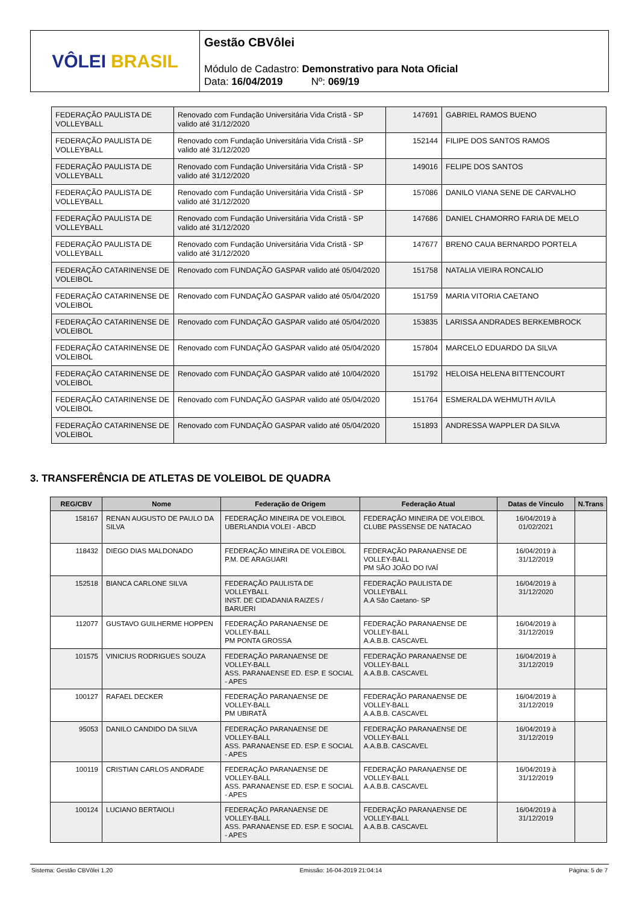VÔLEI BRASIL
Gestão CBVôlei
Módulo de Cadastro: Demonstrativo para Nota Oficial
Data: 16/04/2019 Nº: 069/19
| FEDERAÇÃO PAULISTA DE VOLLEYBALL | Renovado com Fundação Universitária Vida Cristã - SP valido até 31/12/2020 | 147691 | GABRIEL RAMOS BUENO |
| FEDERAÇÃO PAULISTA DE VOLLEYBALL | Renovado com Fundação Universitária Vida Cristã - SP valido até 31/12/2020 | 152144 | FILIPE DOS SANTOS RAMOS |
| FEDERAÇÃO PAULISTA DE VOLLEYBALL | Renovado com Fundação Universitária Vida Cristã - SP valido até 31/12/2020 | 149016 | FELIPE DOS SANTOS |
| FEDERAÇÃO PAULISTA DE VOLLEYBALL | Renovado com Fundação Universitária Vida Cristã - SP valido até 31/12/2020 | 157086 | DANILO VIANA SENE DE CARVALHO |
| FEDERAÇÃO PAULISTA DE VOLLEYBALL | Renovado com Fundação Universitária Vida Cristã - SP valido até 31/12/2020 | 147686 | DANIEL CHAMORRO FARIA DE MELO |
| FEDERAÇÃO PAULISTA DE VOLLEYBALL | Renovado com Fundação Universitária Vida Cristã - SP valido até 31/12/2020 | 147677 | BRENO CAUA BERNARDO PORTELA |
| FEDERAÇÃO CATARINENSE DE VOLEIBOL | Renovado com FUNDAÇÃO GASPAR valido até 05/04/2020 | 151758 | NATALIA VIEIRA RONCALIO |
| FEDERAÇÃO CATARINENSE DE VOLEIBOL | Renovado com FUNDAÇÃO GASPAR valido até 05/04/2020 | 151759 | MARIA VITORIA CAETANO |
| FEDERAÇÃO CATARINENSE DE VOLEIBOL | Renovado com FUNDAÇÃO GASPAR valido até 05/04/2020 | 153835 | LARISSA ANDRADES BERKEMBROCK |
| FEDERAÇÃO CATARINENSE DE VOLEIBOL | Renovado com FUNDAÇÃO GASPAR valido até 05/04/2020 | 157804 | MARCELO EDUARDO DA SILVA |
| FEDERAÇÃO CATARINENSE DE VOLEIBOL | Renovado com FUNDAÇÃO GASPAR valido até 10/04/2020 | 151792 | HELOISA HELENA BITTENCOURT |
| FEDERAÇÃO CATARINENSE DE VOLEIBOL | Renovado com FUNDAÇÃO GASPAR valido até 05/04/2020 | 151764 | ESMERALDA WEHMUTH AVILA |
| FEDERAÇÃO CATARINENSE DE VOLEIBOL | Renovado com FUNDAÇÃO GASPAR valido até 05/04/2020 | 151893 | ANDRESSA WAPPLER DA SILVA |
3. TRANSFERÊNCIA DE ATLETAS DE VOLEIBOL DE QUADRA
| REG/CBV | Nome | Federação de Origem | Federação Atual | Datas de Vínculo | N.Trans |
| --- | --- | --- | --- | --- | --- |
| 158167 | RENAN AUGUSTO DE PAULO DA SILVA | FEDERAÇÃO MINEIRA DE VOLEIBOL UBERLANDIA VOLEI - ABCD | FEDERAÇÃO MINEIRA DE VOLEIBOL CLUBE PASSENSE DE NATACAO | 16/04/2019 à 01/02/2021 | |
| 118432 | DIEGO DIAS MALDONADO | FEDERAÇÃO MINEIRA DE VOLEIBOL P.M. DE ARAGUARI | FEDERAÇÃO PARANAENSE DE VOLLEY-BALL PM SÃO JOÃO DO IVAÍ | 16/04/2019 à 31/12/2019 | |
| 152518 | BIANCA CARLONE SILVA | FEDERAÇÃO PAULISTA DE VOLLEYBALL INST. DE CIDADANIA RAIZES / BARUERI | FEDERAÇÃO PAULISTA DE VOLLEYBALL A.A São Caetano- SP | 16/04/2019 à 31/12/2020 | |
| 112077 | GUSTAVO GUILHERME HOPPEN | FEDERAÇÃO PARANAENSE DE VOLLEY-BALL PM PONTA GROSSA | FEDERAÇÃO PARANAENSE DE VOLLEY-BALL A.A.B.B. CASCAVEL | 16/04/2019 à 31/12/2019 | |
| 101575 | VINICIUS RODRIGUES SOUZA | FEDERAÇÃO PARANAENSE DE VOLLEY-BALL ASS. PARANAENSE ED. ESP. E SOCIAL - APES | FEDERAÇÃO PARANAENSE DE VOLLEY-BALL A.A.B.B. CASCAVEL | 16/04/2019 à 31/12/2019 | |
| 100127 | RAFAEL DECKER | FEDERAÇÃO PARANAENSE DE VOLLEY-BALL PM UBIRATÃ | FEDERAÇÃO PARANAENSE DE VOLLEY-BALL A.A.B.B. CASCAVEL | 16/04/2019 à 31/12/2019 | |
| 95053 | DANILO CANDIDO DA SILVA | FEDERAÇÃO PARANAENSE DE VOLLEY-BALL ASS. PARANAENSE ED. ESP. E SOCIAL - APES | FEDERAÇÃO PARANAENSE DE VOLLEY-BALL A.A.B.B. CASCAVEL | 16/04/2019 à 31/12/2019 | |
| 100119 | CRISTIAN CARLOS ANDRADE | FEDERAÇÃO PARANAENSE DE VOLLEY-BALL ASS. PARANAENSE ED. ESP. E SOCIAL - APES | FEDERAÇÃO PARANAENSE DE VOLLEY-BALL A.A.B.B. CASCAVEL | 16/04/2019 à 31/12/2019 | |
| 100124 | LUCIANO BERTAIOLI | FEDERAÇÃO PARANAENSE DE VOLLEY-BALL ASS. PARANAENSE ED. ESP. E SOCIAL - APES | FEDERAÇÃO PARANAENSE DE VOLLEY-BALL A.A.B.B. CASCAVEL | 16/04/2019 à 31/12/2019 | |
Sistema: Gestão CBVôlei 1.20 Emissão: 16-04-2019 21:04:14 Página: 5 de 7